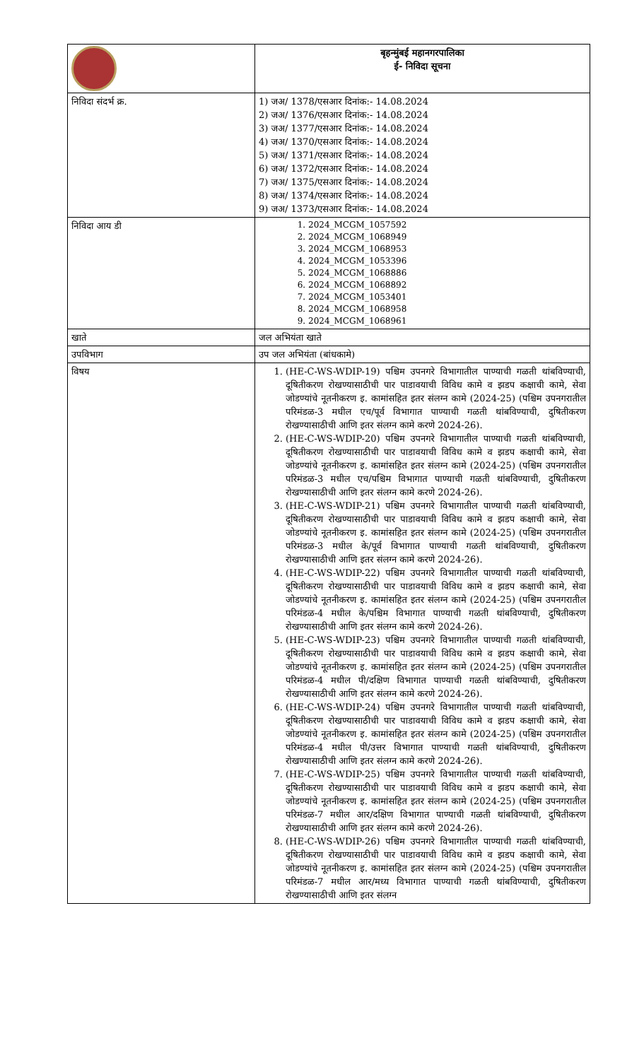| | बृहन्मुंबई महानगरपालिका ई- निविदा सूचना |
| निविदा संदर्भ क्र. | 1) जअ/ 1378/एसआर दिनांक:- 14.08.2024 2) जअ/ 1376/एसआर दिनांक:- 14.08.2024 3) जअ/ 1377/एसआर दिनांक:- 14.08.2024 4) जअ/ 1370/एसआर दिनांक:- 14.08.2024 5) जअ/ 1371/एसआर दिनांक:- 14.08.2024 6) जअ/ 1372/एसआर दिनांक:- 14.08.2024 7) जअ/ 1375/एसआर दिनांक:- 14.08.2024 8) जअ/ 1374/एसआर दिनांक:- 14.08.2024 9) जअ/ 1373/एसआर दिनांक:- 14.08.2024 |
| निविदा आय डी | 1. 2024_MCGM_1057592 2. 2024_MCGM_1068949 3. 2024_MCGM_1068953 4. 2024_MCGM_1053396 5. 2024_MCGM_1068886 6. 2024_MCGM_1068892 7. 2024_MCGM_1053401 8. 2024_MCGM_1068958 9. 2024_MCGM_1068961 |
| खाते | जल अभियंता खाते |
| उपविभाग | उप जल अभियंता (बांधकामे) |
| विषय | 1. (HE-C-WS-WDIP-19) पश्चिम उपनगरे विभागातील पाण्याची गळती थांबविण्याची, दूषितीकरण रोखण्यासाठीची पार पाडावयाची विविध कामे व झडप कक्षाची कामे, सेवा जोडण्यांचे नूतनीकरण इ. कामांसहित इतर संलग्न कामे (2024-25) (पश्चिम उपनगरातील परिमंडळ-3 मधील एच/पूर्व विभागात पाण्याची गळती थांबविण्याची, दुषितीकरण रोखण्यासाठीची आणि इतर संलग्न कामे करणे 2024-26). 2. (HE-C-WS-WDIP-20) पश्चिम उपनगरे विभागातील पाण्याची गळती थांबविण्याची, दूषितीकरण रोखण्यासाठीची पार पाडावयाची विविध कामे व झडप कक्षाची कामे, सेवा जोडण्यांचे नूतनीकरण इ. कामांसहित इतर संलग्न कामे (2024-25) (पश्चिम उपनगरातील परिमंडळ-3 मधील एच/पश्चिम विभागात पाण्याची गळती थांबविण्याची, दुषितीकरण रोखण्यासाठीची आणि इतर संलग्न कामे करणे 2024-26). 3. (HE-C-WS-WDIP-21) पश्चिम उपनगरे विभागातील पाण्याची गळती थांबविण्याची, दूषितीकरण रोखण्यासाठीची पार पाडावयाची विविध कामे व झडप कक्षाची कामे, सेवा जोडण्यांचे नूतनीकरण इ. कामांसहित इतर संलग्न कामे (2024-25) (पश्चिम उपनगरातील परिमंडळ-3 मधील के/पूर्व विभागात पाण्याची गळती थांबविण्याची, दुषितीकरण रोखण्यासाठीची आणि इतर संलग्न कामे करणे 2024-26). 4. (HE-C-WS-WDIP-22) पश्चिम उपनगरे विभागातील पाण्याची गळती थांबविण्याची, दूषितीकरण रोखण्यासाठीची पार पाडावयाची विविध कामे व झडप कक्षाची कामे, सेवा जोडण्यांचे नूतनीकरण इ. कामांसहित इतर संलग्न कामे (2024-25) (पश्चिम उपनगरातील परिमंडळ-4 मधील के/पश्चिम विभागात पाण्याची गळती थांबविण्याची, दुषितीकरण रोखण्यासाठीची आणि इतर संलग्न कामे करणे 2024-26). 5. (HE-C-WS-WDIP-23) पश्चिम उपनगरे विभागातील पाण्याची गळती थांबविण्याची, दूषितीकरण रोखण्यासाठीची पार पाडावयाची विविध कामे व झडप कक्षाची कामे, सेवा जोडण्यांचे नूतनीकरण इ. कामांसहित इतर संलग्न कामे (2024-25) (पश्चिम उपनगरातील परिमंडळ-4 मधील पी/दक्षिण विभागात पाण्याची गळती थांबविण्याची, दुषितीकरण रोखण्यासाठीची आणि इतर संलग्न कामे करणे 2024-26). 6. (HE-C-WS-WDIP-24) पश्चिम उपनगरे विभागातील पाण्याची गळती थांबविण्याची, दूषितीकरण रोखण्यासाठीची पार पाडावयाची विविध कामे व झडप कक्षाची कामे, सेवा जोडण्यांचे नूतनीकरण इ. कामांसहित इतर संलग्न कामे (2024-25) (पश्चिम उपनगरातील परिमंडळ-4 मधील पी/उत्तर विभागात पाण्याची गळती थांबविण्याची, दुषितीकरण रोखण्यासाठीची आणि इतर संलग्न कामे करणे 2024-26). 7. (HE-C-WS-WDIP-25) पश्चिम उपनगरे विभागातील पाण्याची गळती थांबविण्याची, दूषितीकरण रोखण्यासाठीची पार पाडावयाची विविध कामे व झडप कक्षाची कामे, सेवा जोडण्यांचे नूतनीकरण इ. कामांसहित इतर संलग्न कामे (2024-25) (पश्चिम उपनगरातील परिमंडळ-7 मधील आर/दक्षिण विभागात पाण्याची गळती थांबविण्याची, दुषितीकरण रोखण्यासाठीची आणि इतर संलग्न कामे करणे 2024-26). 8. (HE-C-WS-WDIP-26) पश्चिम उपनगरे विभागातील पाण्याची गळती थांबविण्याची, दूषितीकरण रोखण्यासाठीची पार पाडावयाची विविध कामे व झडप कक्षाची कामे, सेवा जोडण्यांचे नूतनीकरण इ. कामांसहित इतर संलग्न कामे (2024-25) (पश्चिम उपनगरातील परिमंडळ-7 मधील आर/मध्य विभागात पाण्याची गळती थांबविण्याची, दुषितीकरण रोखण्यासाठीची आणि इतर संलग्न |